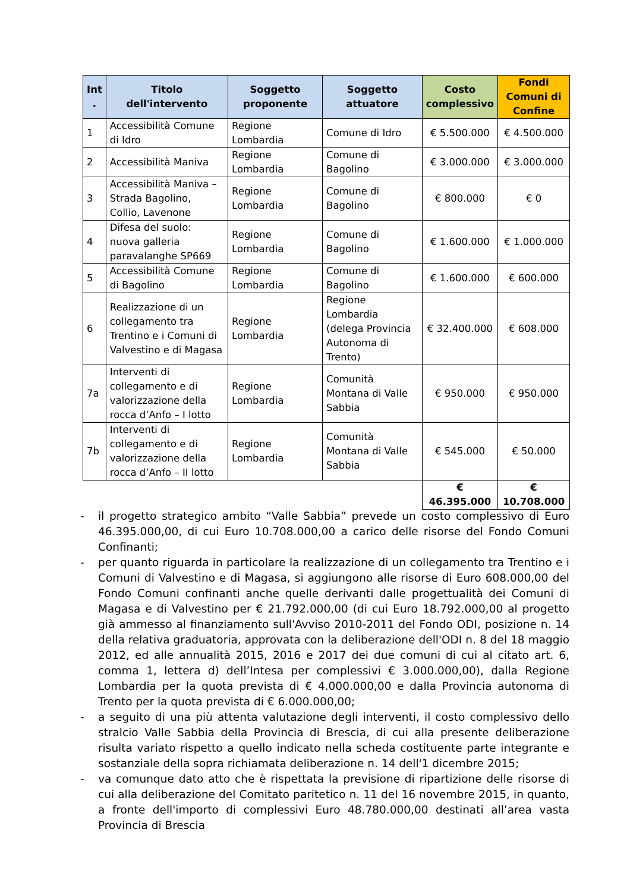| Int . | Titolo dell'intervento | Soggetto proponente | Soggetto attuatore | Costo complessivo | Fondi Comuni di Confine |
| --- | --- | --- | --- | --- | --- |
| 1 | Accessibilità Comune di Idro | Regione Lombardia | Comune di Idro | € 5.500.000 | € 4.500.000 |
| 2 | Accessibilità Maniva | Regione Lombardia | Comune di Bagolino | € 3.000.000 | € 3.000.000 |
| 3 | Accessibilità Maniva – Strada Bagolino, Collio, Lavenone | Regione Lombardia | Comune di Bagolino | € 800.000 | € 0 |
| 4 | Difesa del suolo: nuova galleria paravalanghe SP669 | Regione Lombardia | Comune di Bagolino | € 1.600.000 | € 1.000.000 |
| 5 | Accessibilità Comune di Bagolino | Regione Lombardia | Comune di Bagolino | € 1.600.000 | € 600.000 |
| 6 | Realizzazione di un collegamento tra Trentino e i Comuni di Valvestino e di Magasa | Regione Lombardia | Regione Lombardia (delega Provincia Autonoma di Trento) | € 32.400.000 | € 608.000 |
| 7a | Interventi di collegamento e di valorizzazione della rocca d’Anfo – I lotto | Regione Lombardia | Comunità Montana di Valle Sabbia | € 950.000 | € 950.000 |
| 7b | Interventi di collegamento e di valorizzazione della rocca d’Anfo – II lotto | Regione Lombardia | Comunità Montana di Valle Sabbia | € 545.000 | € 50.000 |
| | | | | € 46.395.000 | € 10.708.000 |
- il progetto strategico ambito “Valle Sabbia” prevede un costo complessivo di Euro 46.395.000,00, di cui Euro 10.708.000,00 a carico delle risorse del Fondo Comuni Confinanti;
- per quanto riguarda in particolare la realizzazione di un collegamento tra Trentino e i Comuni di Valvestino e di Magasa, si aggiungono alle risorse di Euro 608.000,00 del Fondo Comuni confinanti anche quelle derivanti dalle progettualità dei Comuni di Magasa e di Valvestino per € 21.792.000,00 (di cui Euro 18.792.000,00 al progetto già ammesso al finanziamento sull'Avviso 2010-2011 del Fondo ODI, posizione n. 14 della relativa graduatoria, approvata con la deliberazione dell'ODI n. 8 del 18 maggio 2012, ed alle annualità 2015, 2016 e 2017 dei due comuni di cui al citato art. 6, comma 1, lettera d) dell’Intesa per complessivi € 3.000.000,00), dalla Regione Lombardia per la quota prevista di € 4.000.000,00 e dalla Provincia autonoma di Trento per la quota prevista di € 6.000.000,00;
- a seguito di una più attenta valutazione degli interventi, il costo complessivo dello stralcio Valle Sabbia della Provincia di Brescia, di cui alla presente deliberazione risulta variato rispetto a quello indicato nella scheda costituente parte integrante e sostanziale della sopra richiamata deliberazione n. 14 dell'1 dicembre 2015;
- va comunque dato atto che è rispettata la previsione di ripartizione delle risorse di cui alla deliberazione del Comitato paritetico n. 11 del 16 novembre 2015, in quanto, a fronte dell'importo di complessivi Euro 48.780.000,00 destinati all’area vasta Provincia di Brescia